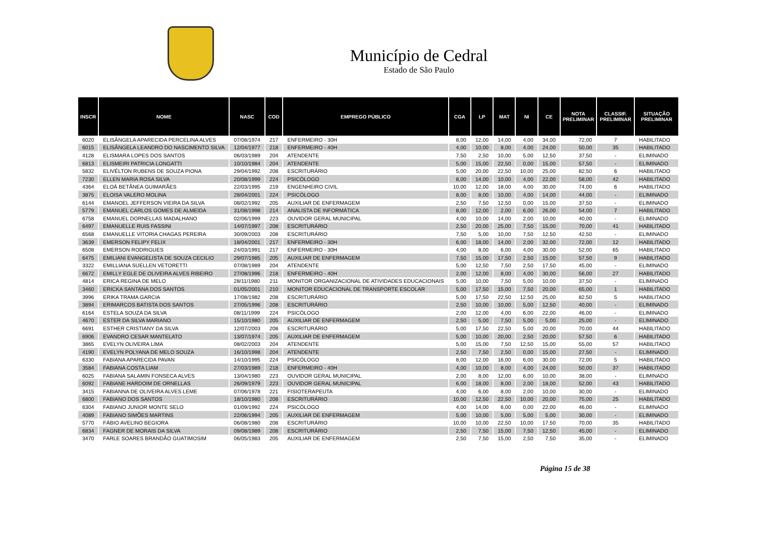Município de Cedral
Estado de São Paulo
| INSCR | NOME | NASC | COD | EMPREGO PÚBLICO | CGA | LP | MAT | NI | CE | NOTA PRELIMINAR | CLASSIF. PRELIMINAR | SITUAÇÃO PRELIMINAR |
| --- | --- | --- | --- | --- | --- | --- | --- | --- | --- | --- | --- | --- |
| 6020 | ELISÂNGELA APARECIDA PERCELINA ALVES | 07/08/1974 | 217 | ENFERMEIRO - 30H | 8,00 | 12,00 | 14,00 | 4,00 | 34,00 | 72,00 | 7 | HABILITADO |
| 6015 | ELISÂNGELA LEANDRO DO NASCIMENTO SILVA | 12/04/1977 | 218 | ENFERMEIRO - 40H | 4,00 | 10,00 | 8,00 | 4,00 | 24,00 | 50,00 | 35 | HABILITADO |
| 4128 | ELISMARA LOPES DOS SANTOS | 06/03/1989 | 204 | ATENDENTE | 7,50 | 2,50 | 10,00 | 5,00 | 12,50 | 37,50 | - | ELIMINADO |
| 6813 | ELISMEIRI PATRICIA LONGATTI | 10/10/1984 | 204 | ATENDENTE | 5,00 | 15,00 | 22,50 | 0,00 | 15,00 | 57,50 | - | ELIMINADO |
| 5832 | ELIVÉLTON RUBENS DE SOUZA PIONA | 29/04/1992 | 208 | ESCRITURÁRIO | 5,00 | 20,00 | 22,50 | 10,00 | 25,00 | 82,50 | 6 | HABILITADO |
| 7230 | ELLEN MARIA ROSA SILVA | 20/08/1999 | 224 | PSICÓLOGO | 8,00 | 14,00 | 10,00 | 4,00 | 22,00 | 58,00 | 42 | HABILITADO |
| 4364 | ELOÁ BETÂNEA GUIMARÃES | 22/03/1995 | 219 | ENGENHEIRO CIVIL | 10,00 | 12,00 | 18,00 | 4,00 | 30,00 | 74,00 | 6 | HABILITADO |
| 3875 | ELOISA VALERO MOLINA | 28/04/2001 | 224 | PSICÓLOGO | 8,00 | 8,00 | 10,00 | 4,00 | 14,00 | 44,00 | - | ELIMINADO |
| 6144 | EMANOEL JEFFERSON VIEIRA DA SILVA | 08/02/1992 | 205 | AUXILIAR DE ENFERMAGEM | 2,50 | 7,50 | 12,50 | 0,00 | 15,00 | 37,50 | - | ELIMINADO |
| 5779 | EMANUEL CARLOS GOMES DE ALMEIDA | 31/08/1998 | 214 | ANALISTA DE INFORMÁTICA | 8,00 | 12,00 | 2,00 | 6,00 | 26,00 | 54,00 | 7 | HABILITADO |
| 6758 | EMANUEL DORNELLAS MADALHANO | 02/06/1999 | 223 | OUVIDOR GERAL MUNICIPAL | 4,00 | 10,00 | 14,00 | 2,00 | 10,00 | 40,00 | - | ELIMINADO |
| 6497 | EMANUELLE RUIS FASSINI | 14/07/1997 | 208 | ESCRITURÁRIO | 2,50 | 20,00 | 25,00 | 7,50 | 15,00 | 70,00 | 41 | HABILITADO |
| 6568 | EMANUELLE VITORIA CHAGAS PEREIRA | 30/09/2003 | 208 | ESCRITURÁRIO | 7,50 | 5,00 | 10,00 | 7,50 | 12,50 | 42,50 | - | ELIMINADO |
| 3639 | EMERSON FELIPY FELIX | 18/04/2001 | 217 | ENFERMEIRO - 30H | 6,00 | 18,00 | 14,00 | 2,00 | 32,00 | 72,00 | 12 | HABILITADO |
| 6508 | EMERSON RODRIGUES | 24/03/1991 | 217 | ENFERMEIRO - 30H | 4,00 | 8,00 | 6,00 | 4,00 | 30,00 | 52,00 | 65 | HABILITADO |
| 6475 | EMILIANI EVANGELISTA DE SOUZA CECILIO | 29/07/1985 | 205 | AUXILIAR DE ENFERMAGEM | 7,50 | 15,00 | 17,50 | 2,50 | 15,00 | 57,50 | 9 | HABILITADO |
| 3322 | EMILLIANA SUELLEN VETORETTI | 07/08/1989 | 204 | ATENDENTE | 5,00 | 12,50 | 7,50 | 2,50 | 17,50 | 45,00 | - | ELIMINADO |
| 6672 | EMILLY EGLE DE OLIVEIRA ALVES RIBEIRO | 27/08/1996 | 218 | ENFERMEIRO - 40H | 2,00 | 12,00 | 8,00 | 4,00 | 30,00 | 56,00 | 27 | HABILITADO |
| 4814 | ERICA REGINA DE MELO | 28/11/1980 | 211 | MONITOR ORGANIZACIONAL DE ATIVIDADES EDUCACIONAIS | 5,00 | 10,00 | 7,50 | 5,00 | 10,00 | 37,50 | - | ELIMINADO |
| 3460 | ERICKA SANTANA DOS SANTOS | 01/05/2001 | 210 | MONITOR EDUCACIONAL DE TRANSPORTE ESCOLAR | 5,00 | 17,50 | 15,00 | 7,50 | 20,00 | 65,00 | 1 | HABILITADO |
| 3996 | ERIKA TRAMA GARCIA | 17/08/1982 | 208 | ESCRITURÁRIO | 5,00 | 17,50 | 22,50 | 12,50 | 25,00 | 82,50 | 5 | HABILITADO |
| 3894 | ERIMARCOS BATISTA DOS SANTOS | 27/05/1996 | 208 | ESCRITURÁRIO | 2,50 | 10,00 | 10,00 | 5,00 | 12,50 | 40,00 | - | ELIMINADO |
| 6164 | ESTELA SOUZA DA SILVA | 08/11/1999 | 224 | PSICÓLOGO | 2,00 | 12,00 | 4,00 | 6,00 | 22,00 | 46,00 | - | ELIMINADO |
| 4670 | ESTER DA SILVA MARIANO | 15/10/1980 | 205 | AUXILIAR DE ENFERMAGEM | 2,50 | 5,00 | 7,50 | 5,00 | 5,00 | 25,00 | - | ELIMINADO |
| 6691 | ESTHER CRISTIANY DA SILVA | 12/07/2003 | 208 | ESCRITURÁRIO | 5,00 | 17,50 | 22,50 | 5,00 | 20,00 | 70,00 | 44 | HABILITADO |
| 6906 | EVANDRO CESAR MANTELATO | 13/07/1974 | 205 | AUXILIAR DE ENFERMAGEM | 5,00 | 10,00 | 20,00 | 2,50 | 20,00 | 57,50 | 6 | HABILITADO |
| 3865 | EVELYN OLIVEIRA LIMA | 08/02/2003 | 204 | ATENDENTE | 5,00 | 15,00 | 7,50 | 12,50 | 15,00 | 55,00 | 57 | HABILITADO |
| 4190 | EVELYN POLYANA DE MELO SOUZA | 16/10/1998 | 204 | ATENDENTE | 2,50 | 7,50 | 2,50 | 0,00 | 15,00 | 27,50 | - | ELIMINADO |
| 6330 | FABIANA APARECIDA PAVAN | 14/10/1995 | 224 | PSICÓLOGO | 8,00 | 12,00 | 16,00 | 6,00 | 30,00 | 72,00 | 5 | HABILITADO |
| 3584 | FABIANA COSTA LIAM | 27/03/1989 | 218 | ENFERMEIRO - 40H | 4,00 | 10,00 | 8,00 | 4,00 | 24,00 | 50,00 | 37 | HABILITADO |
| 6025 | FABIANA SALAMIN FONSECA ALVES | 13/04/1980 | 223 | OUVIDOR GERAL MUNICIPAL | 2,00 | 8,00 | 12,00 | 6,00 | 10,00 | 38,00 | - | ELIMINADO |
| 6092 | FABIANE HARDOIM DE ORNELLAS | 26/09/1979 | 223 | OUVIDOR GERAL MUNICIPAL | 6,00 | 18,00 | 8,00 | 2,00 | 18,00 | 52,00 | 43 | HABILITADO |
| 3415 | FABIANNA DE OLIVEIRA ALVES LEME | 07/06/1978 | 221 | FISIOTERAPEUTA | 4,00 | 6,00 | 8,00 | 2,00 | 10,00 | 30,00 | - | ELIMINADO |
| 6800 | FABIANO DOS SANTOS | 18/10/1980 | 208 | ESCRITURÁRIO | 10,00 | 12,50 | 22,50 | 10,00 | 20,00 | 75,00 | 25 | HABILITADO |
| 6304 | FABIANO JUNIOR MONTE SELO | 01/09/1992 | 224 | PSICÓLOGO | 4,00 | 14,00 | 6,00 | 0,00 | 22,00 | 46,00 | - | ELIMINADO |
| 4089 | FABIANO SIMÕES MARTINS | 22/06/1994 | 205 | AUXILIAR DE ENFERMAGEM | 5,00 | 10,00 | 5,00 | 5,00 | 5,00 | 30,00 | - | ELIMINADO |
| 5770 | FÁBIO AVELINO BEGIORA | 06/08/1980 | 208 | ESCRITURÁRIO | 10,00 | 10,00 | 22,50 | 10,00 | 17,50 | 70,00 | 35 | HABILITADO |
| 6834 | FAGNER DE MORAIS DA SILVA | 09/08/1989 | 208 | ESCRITURÁRIO | 2,50 | 7,50 | 15,00 | 7,50 | 12,50 | 45,00 | - | ELIMINADO |
| 3470 | FARLE SOARES BRANDÃO GUATIMOSIM | 06/05/1983 | 205 | AUXILIAR DE ENFERMAGEM | 2,50 | 7,50 | 15,00 | 2,50 | 7,50 | 35,00 | - | ELIMINADO |
Página 15 de 38